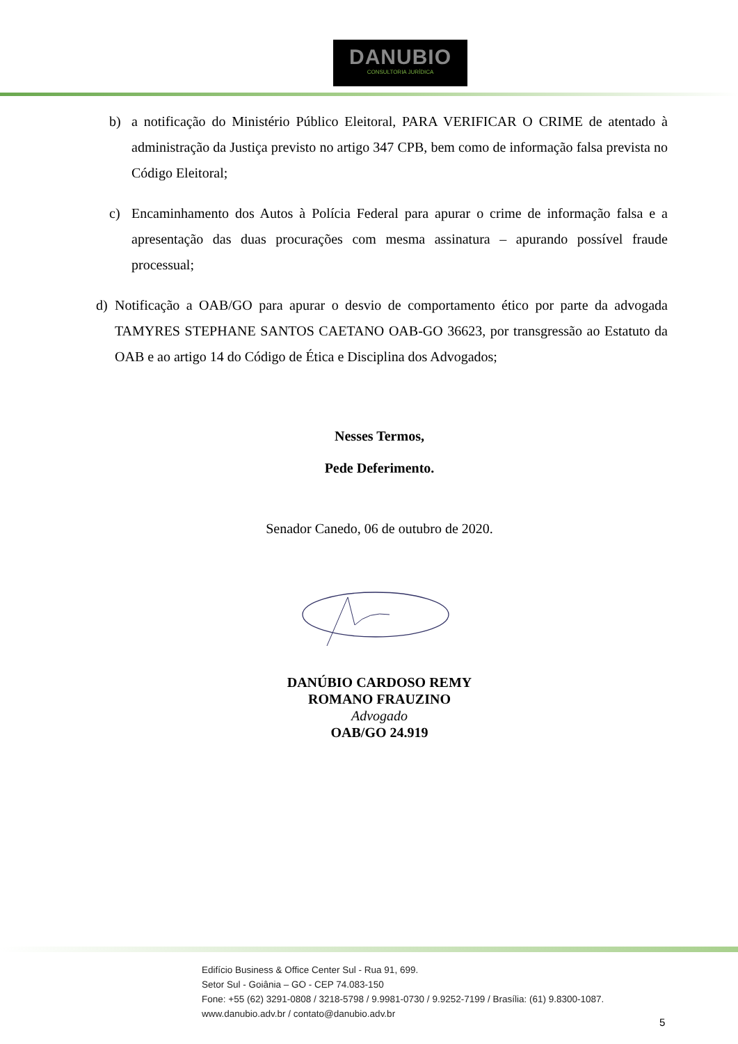DANUBIO
CONSULTORIA JURÍDICA
b) a notificação do Ministério Público Eleitoral, PARA VERIFICAR O CRIME de atentado à administração da Justiça previsto no artigo 347 CPB, bem como de informação falsa prevista no Código Eleitoral;
c) Encaminhamento dos Autos à Polícia Federal para apurar o crime de informação falsa e a apresentação das duas procurações com mesma assinatura – apurando possível fraude processual;
d) Notificação a OAB/GO para apurar o desvio de comportamento ético por parte da advogada TAMYRES STEPHANE SANTOS CAETANO OAB-GO 36623, por transgressão ao Estatuto da OAB e ao artigo 14 do Código de Ética e Disciplina dos Advogados;
Nesses Termos,
Pede Deferimento.
Senador Canedo, 06 de outubro de 2020.
DANÚBIO CARDOSO REMY
ROMANO FRAUZINO
Advogado
OAB/GO 24.919
Edifício Business & Office Center Sul - Rua 91, 699.
Setor Sul - Goiânia – GO - CEP 74.083-150
Fone: +55 (62) 3291-0808 / 3218-5798 / 9.9981-0730 / 9.9252-7199 / Brasília: (61) 9.8300-1087.
www.danubio.adv.br / contato@danubio.adv.br
5